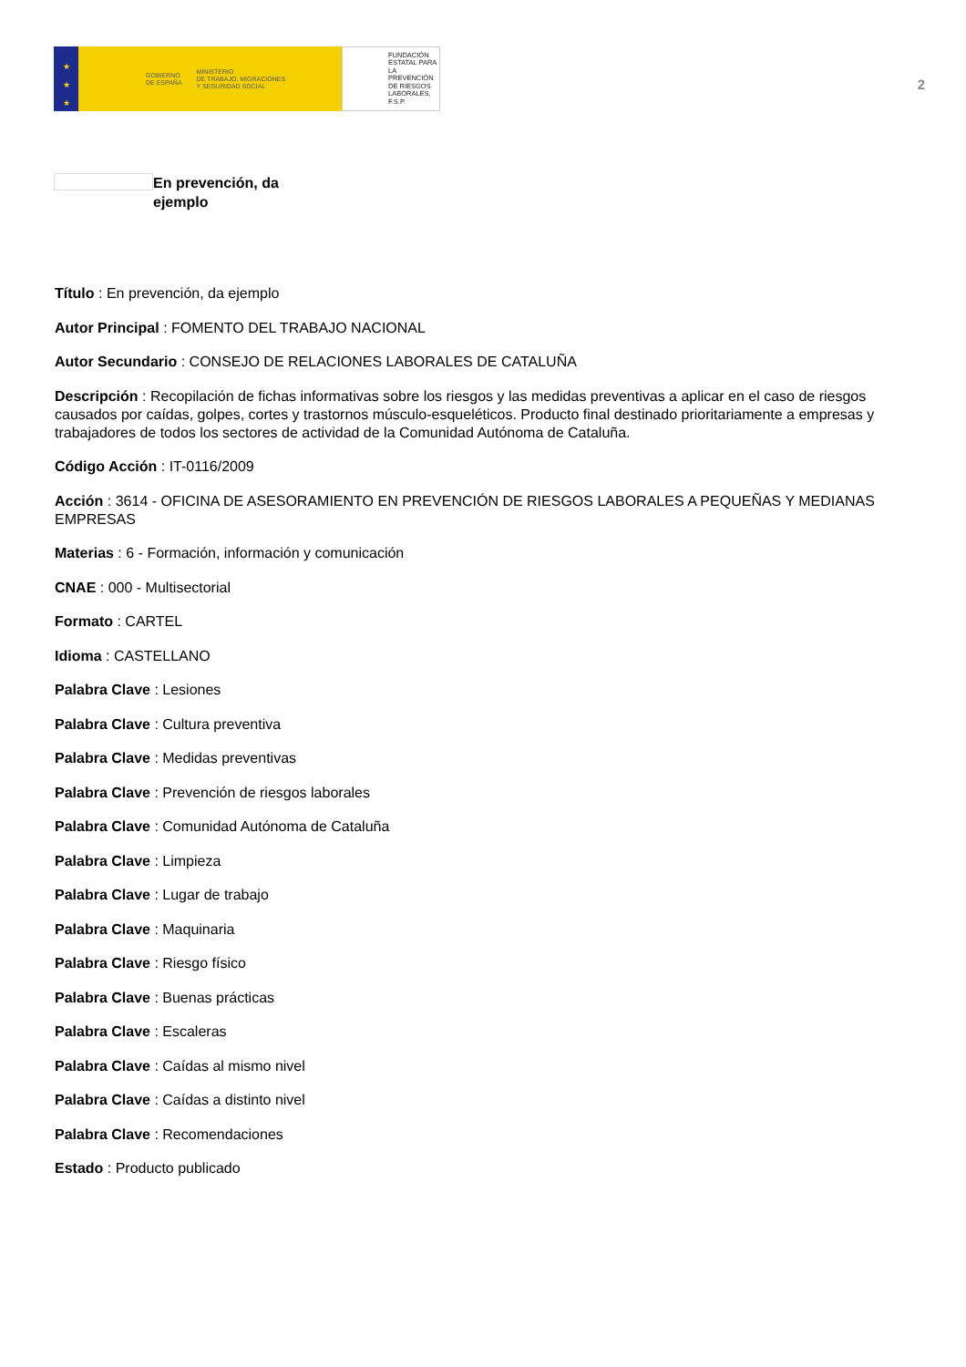★
★
★
GOBIERNO
DE ESPAÑA
MINISTERIO
DE TRABAJO, MIGRACIONES
Y SEGURIDAD SOCIAL
FUNDACIÓN
ESTATAL PARA
LA PREVENCIÓN
DE RIESGOS
LABORALES, F.S.P.
2
En prevención, da ejemplo
Título : En prevención, da ejemplo
Autor Principal : FOMENTO DEL TRABAJO NACIONAL
Autor Secundario : CONSEJO DE RELACIONES LABORALES DE CATALUÑA
Descripción : Recopilación de fichas informativas sobre los riesgos y las medidas preventivas a aplicar en el caso de riesgos causados por caídas, golpes, cortes y trastornos músculo-esqueléticos. Producto final destinado prioritariamente a empresas y trabajadores de todos los sectores de actividad de la Comunidad Autónoma de Cataluña.
Código Acción : IT-0116/2009
Acción : 3614 - OFICINA DE ASESORAMIENTO EN PREVENCIÓN DE RIESGOS LABORALES A PEQUEÑAS Y MEDIANAS EMPRESAS
Materias : 6 - Formación, información y comunicación
CNAE : 000 - Multisectorial
Formato : CARTEL
Idioma : CASTELLANO
Palabra Clave : Lesiones
Palabra Clave : Cultura preventiva
Palabra Clave : Medidas preventivas
Palabra Clave : Prevención de riesgos laborales
Palabra Clave : Comunidad Autónoma de Cataluña
Palabra Clave : Limpieza
Palabra Clave : Lugar de trabajo
Palabra Clave : Maquinaria
Palabra Clave : Riesgo físico
Palabra Clave : Buenas prácticas
Palabra Clave : Escaleras
Palabra Clave : Caídas al mismo nivel
Palabra Clave : Caídas a distinto nivel
Palabra Clave : Recomendaciones
Estado : Producto publicado